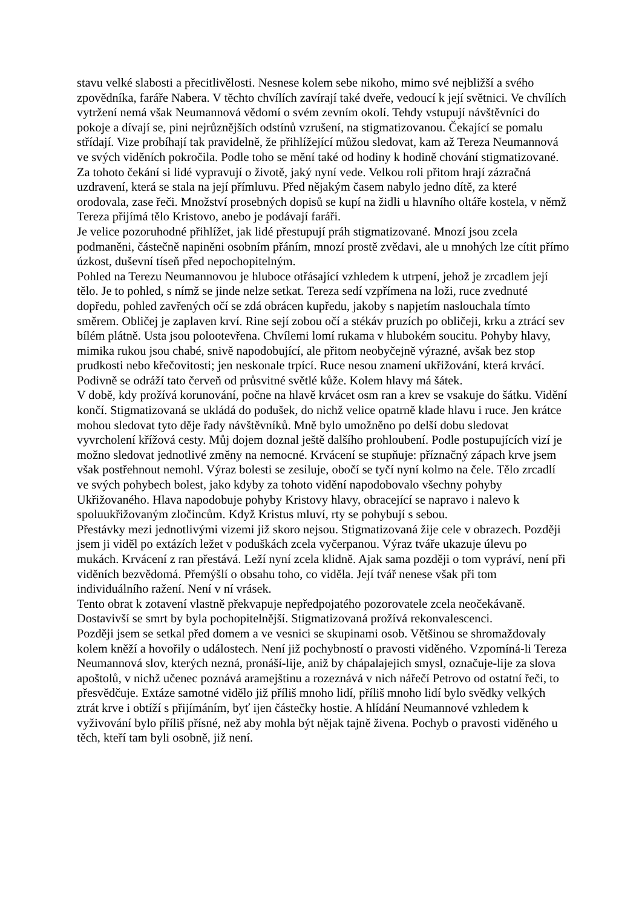stavu velké slabosti a přecitlivělosti. Nesnese kolem sebe nikoho, mimo své nejbližší a svého zpovědníka, faráře Nabera. V těchto chvílích zavírají také dveře, vedoucí k její světnici. Ve chvílích vytržení nemá však Neumannová vědomí o svém zevním okolí. Tehdy vstupují návštěvníci do pokoje a dívají se, pini nejrůznějších odstínů vzrušení, na stigmatizovanou. Čekající se pomalu střídají. Vize probíhají tak pravidelně, že přihlížející můžou sledovat, kam až Tereza Neumannová ve svých viděních pokročila. Podle toho se mění také od hodiny k hodině chování stigmatizované. Za tohoto čekání si lidé vypravují o životě, jaký nyní vede. Velkou roli přitom hrají zázračná uzdravení, která se stala na její přímluvu. Před nějakým časem nabylo jedno dítě, za které orodovala, zase řeči. Množství prosebných dopisů se kupí na židli u hlavního oltáře kostela, v němž Tereza přijímá tělo Kristovo, anebo je podávají faráři.
Je velice pozoruhodné přihlížet, jak lidé přestupují práh stigmatizované. Mnozí jsou zcela podmaněni, částečně napiněni osobním přáním, mnozí prostě zvědavi, ale u mnohých lze cítit přímo úzkost, duševní tíseň před nepochopitelným.
Pohled na Terezu Neumannovou je hluboce otřásající vzhledem k utrpení, jehož je zrcadlem její tělo. Je to pohled, s nímž se jinde nelze setkat. Tereza sedí vzpřímena na loži, ruce zvednuté dopředu, pohled zavřených očí se zdá obrácen kupředu, jakoby s napjetím naslouchala tímto směrem. Obličej je zaplaven krví. Rine sejí zobou očí a stékáv pruzích po obličeji, krku a ztrácí sev bílém plátně. Usta jsou polootevřena. Chvílemi lomí rukama v hlubokém soucitu. Pohyby hlavy, mimika rukou jsou chabé, snivě napodobující, ale přitom neobyčejně výrazné, avšak bez stop prudkosti nebo křečovitosti; jen neskonale trpící. Ruce nesou znamení ukřižování, která krvácí. Podivně se odráží tato červeň od průsvitné světlé kůže. Kolem hlavy má šátek.
V době, kdy prožívá korunování, počne na hlavě krvácet osm ran a krev se vsakuje do šátku. Vidění končí. Stigmatizovaná se ukládá do podušek, do nichž velice opatrně klade hlavu i ruce. Jen krátce mohou sledovat tyto děje řady návštěvníků. Mně bylo umožněno po delší dobu sledovat vyvrcholení křížová cesty. Můj dojem doznal ještě dalšího prohloubení. Podle postupujících vizí je možno sledovat jednotlivé změny na nemocné. Krvácení se stupňuje: příznačný zápach krve jsem však postřehnout nemohl. Výraz bolesti se zesiluje, obočí se tyčí nyní kolmo na čele. Tělo zrcadlí ve svých pohybech bolest, jako kdyby za tohoto vidění napodobovalo všechny pohyby Ukřižovaného. Hlava napodobuje pohyby Kristovy hlavy, obracející se napravo i nalevo k spoluukřižovaným zločincům. Když Kristus mluví, rty se pohybují s sebou.
Přestávky mezi jednotlivými vizemi již skoro nejsou. Stigmatizovaná žije cele v obrazech. Později jsem ji viděl po extázích ležet v poduškách zcela vyčerpanou. Výraz tváře ukazuje úlevu po mukách. Krvácení z ran přestává. Leží nyní zcela klidně. Ajak sama později o tom vypráví, není při viděních bezvědomá. Přemýšlí o obsahu toho, co viděla. Její tvář nenese však při tom individuálního ražení. Není v ní vrásek.
Tento obrat k zotavení vlastně překvapuje nepředpojatého pozorovatele zcela neočekávaně. Dostavivší se smrt by byla pochopitelnější. Stigmatizovaná prožívá rekonvalescenci.
Později jsem se setkal před domem a ve vesnici se skupinami osob. Většinou se shromaždovaly kolem kněží a hovořily o událostech. Není již pochybností o pravosti viděného. Vzpomíná-li Tereza Neumannová slov, kterých nezná, pronáší-lije, aniž by chápalajejich smysl, označuje-lije za slova apoštolů, v nichž učenec poznává aramejštinu a rozeznává v nich nářečí Petrovo od ostatní řeči, to přesvědčuje. Extáze samotné vidělo již příliš mnoho lidí, příliš mnoho lidí bylo svědky velkých ztrát krve i obtíží s přijímáním, byť ijen částečky hostie. A hlídání Neumannové vzhledem k vyživování bylo příliš přísné, než aby mohla být nějak tajně živena. Pochyb o pravosti viděného u těch, kteří tam byli osobně, již není.